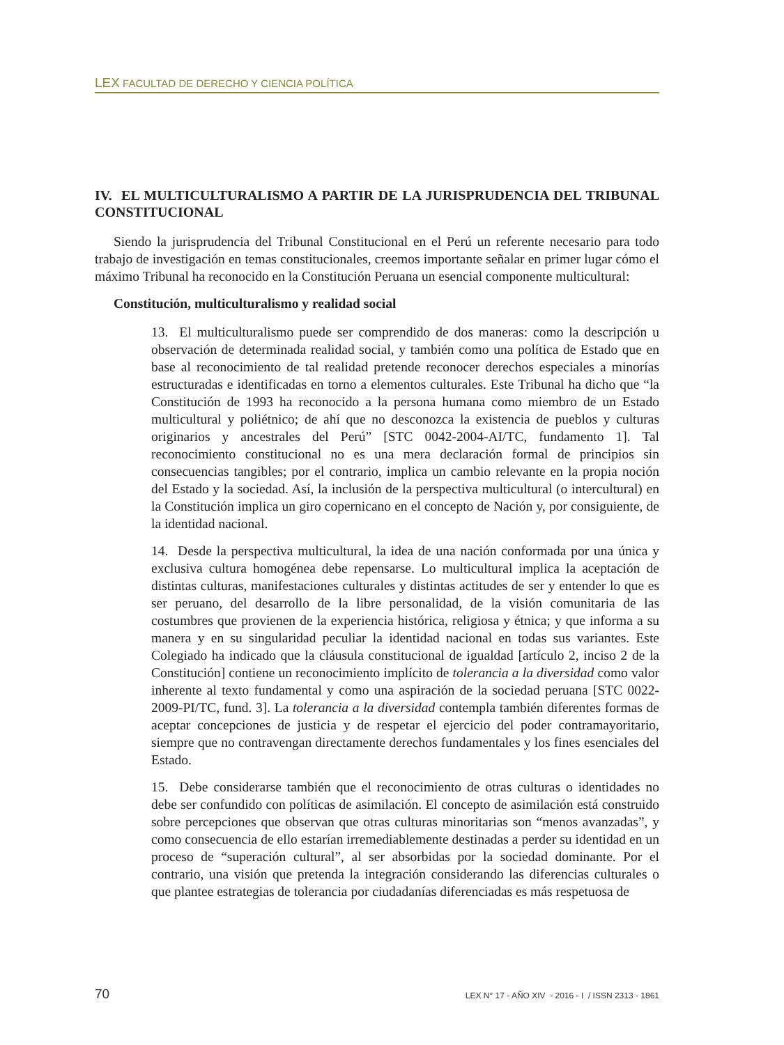LEX FACULTAD DE DERECHO Y CIENCIA POLÍTICA
IV. EL MULTICULTURALISMO A PARTIR DE LA JURISPRUDENCIA DEL TRIBUNAL CONSTITUCIONAL
Siendo la jurisprudencia del Tribunal Constitucional en el Perú un referente necesario para todo trabajo de investigación en temas constitucionales, creemos importante señalar en primer lugar cómo el máximo Tribunal ha reconocido en la Constitución Peruana un esencial componente multicultural:
Constitución, multiculturalismo y realidad social
13. El multiculturalismo puede ser comprendido de dos maneras: como la descripción u observación de determinada realidad social, y también como una política de Estado que en base al reconocimiento de tal realidad pretende reconocer derechos especiales a minorías estructuradas e identificadas en torno a elementos culturales. Este Tribunal ha dicho que “la Constitución de 1993 ha reconocido a la persona humana como miembro de un Estado multicultural y poliétnico; de ahí que no desconozca la existencia de pueblos y culturas originarios y ancestrales del Perú” [STC 0042-2004-AI/TC, fundamento 1]. Tal reconocimiento constitucional no es una mera declaración formal de principios sin consecuencias tangibles; por el contrario, implica un cambio relevante en la propia noción del Estado y la sociedad. Así, la inclusión de la perspectiva multicultural (o intercultural) en la Constitución implica un giro copernicano en el concepto de Nación y, por consiguiente, de la identidad nacional.
14. Desde la perspectiva multicultural, la idea de una nación conformada por una única y exclusiva cultura homogénea debe repensarse. Lo multicultural implica la aceptación de distintas culturas, manifestaciones culturales y distintas actitudes de ser y entender lo que es ser peruano, del desarrollo de la libre personalidad, de la visión comunitaria de las costumbres que provienen de la experiencia histórica, religiosa y étnica; y que informa a su manera y en su singularidad peculiar la identidad nacional en todas sus variantes. Este Colegiado ha indicado que la cláusula constitucional de igualdad [artículo 2, inciso 2 de la Constitución] contiene un reconocimiento implícito de tolerancia a la diversidad como valor inherente al texto fundamental y como una aspiración de la sociedad peruana [STC 0022-2009-PI/TC, fund. 3]. La tolerancia a la diversidad contempla también diferentes formas de aceptar concepciones de justicia y de respetar el ejercicio del poder contramayoritario, siempre que no contravengan directamente derechos fundamentales y los fines esenciales del Estado.
15. Debe considerarse también que el reconocimiento de otras culturas o identidades no debe ser confundido con políticas de asimilación. El concepto de asimilación está construido sobre percepciones que observan que otras culturas minoritarias son “menos avanzadas”, y como consecuencia de ello estarían irremediablemente destinadas a perder su identidad en un proceso de “superación cultural”, al ser absorbidas por la sociedad dominante. Por el contrario, una visión que pretenda la integración considerando las diferencias culturales o que plantee estrategias de tolerancia por ciudadanías diferenciadas es más respetuosa de
70 LEX N° 17 - AÑO XIV - 2016 - I / ISSN 2313 - 1861